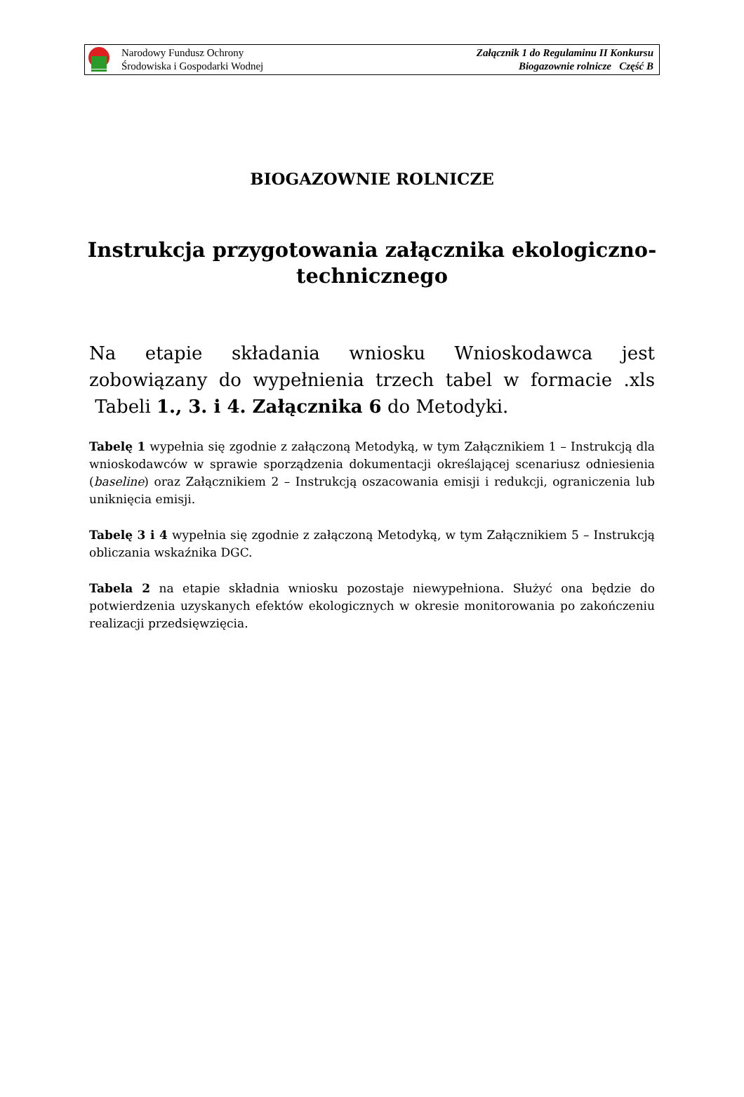Narodowy Fundusz Ochrony
Środowiska i Gospodarki Wodnej
Załącznik 1 do Regulaminu II Konkursu
Biogazownie rolnicze Część B
BIOGAZOWNIE ROLNICZE
Instrukcja przygotowania załącznika ekologiczno-
technicznego
Na etapie składania wniosku Wnioskodawca jest zobowiązany do wypełnienia trzech tabel w formacie .xls Tabeli 1., 3. i 4. Załącznika 6 do Metodyki.
Tabelę 1 wypełnia się zgodnie z załączoną Metodyką, w tym Załącznikiem 1 – Instrukcją dla wnioskodawców w sprawie sporządzenia dokumentacji określającej scenariusz odniesienia (baseline) oraz Załącznikiem 2 – Instrukcją oszacowania emisji i redukcji, ograniczenia lub uniknięcia emisji.
Tabelę 3 i 4 wypełnia się zgodnie z załączoną Metodyką, w tym Załącznikiem 5 – Instrukcją obliczania wskaźnika DGC.
Tabela 2 na etapie składnia wniosku pozostaje niewypełniona. Służyć ona będzie do potwierdzenia uzyskanych efektów ekologicznych w okresie monitorowania po zakończeniu realizacji przedsięwzięcia.